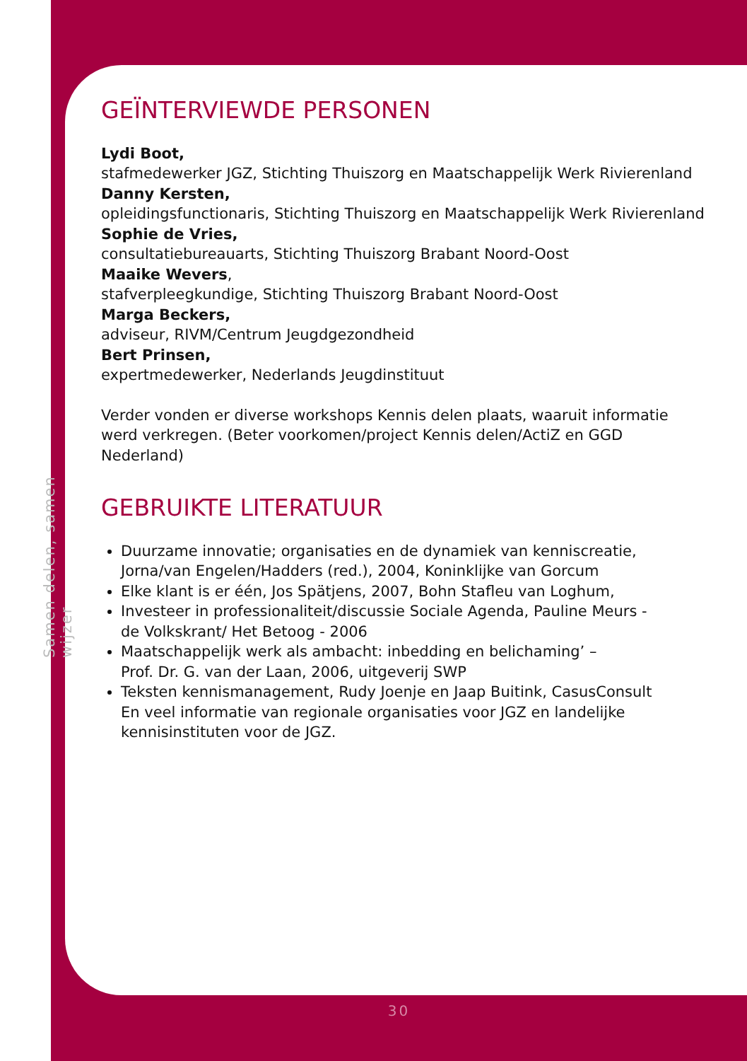Samen delen, samen wijzer
GEÏNTERVIEWDE PERSONEN
Lydi Boot,
stafmedewerker JGZ, Stichting Thuiszorg en Maatschappelijk Werk Rivierenland
Danny Kersten,
opleidingsfunctionaris, Stichting Thuiszorg en Maatschappelijk Werk Rivierenland
Sophie de Vries,
consultatiebureauarts, Stichting Thuiszorg Brabant Noord-Oost
Maaike Wevers,
stafverpleegkundige, Stichting Thuiszorg Brabant Noord-Oost
Marga Beckers,
adviseur, RIVM/Centrum Jeugdgezondheid
Bert Prinsen,
expertmedewerker, Nederlands Jeugdinstituut
Verder vonden er diverse workshops Kennis delen plaats, waaruit informatie werd verkregen. (Beter voorkomen/project Kennis delen/ActiZ en GGD Nederland)
GEBRUIKTE LITERATUUR
Duurzame innovatie; organisaties en de dynamiek van kenniscreatie, Jorna/van Engelen/Hadders (red.), 2004, Koninklijke van Gorcum
Elke klant is er één, Jos Spätjens, 2007, Bohn Stafleu van Loghum,
Investeer in professionaliteit/discussie Sociale Agenda, Pauline Meurs -
de Volkskrant/ Het Betoog - 2006
Maatschappelijk werk als ambacht: inbedding en belichaming’ –
Prof. Dr. G. van der Laan, 2006, uitgeverij SWP
Teksten kennismanagement, Rudy Joenje en Jaap Buitink, CasusConsult
En veel informatie van regionale organisaties voor JGZ en landelijke kennisinstituten voor de JGZ.
30